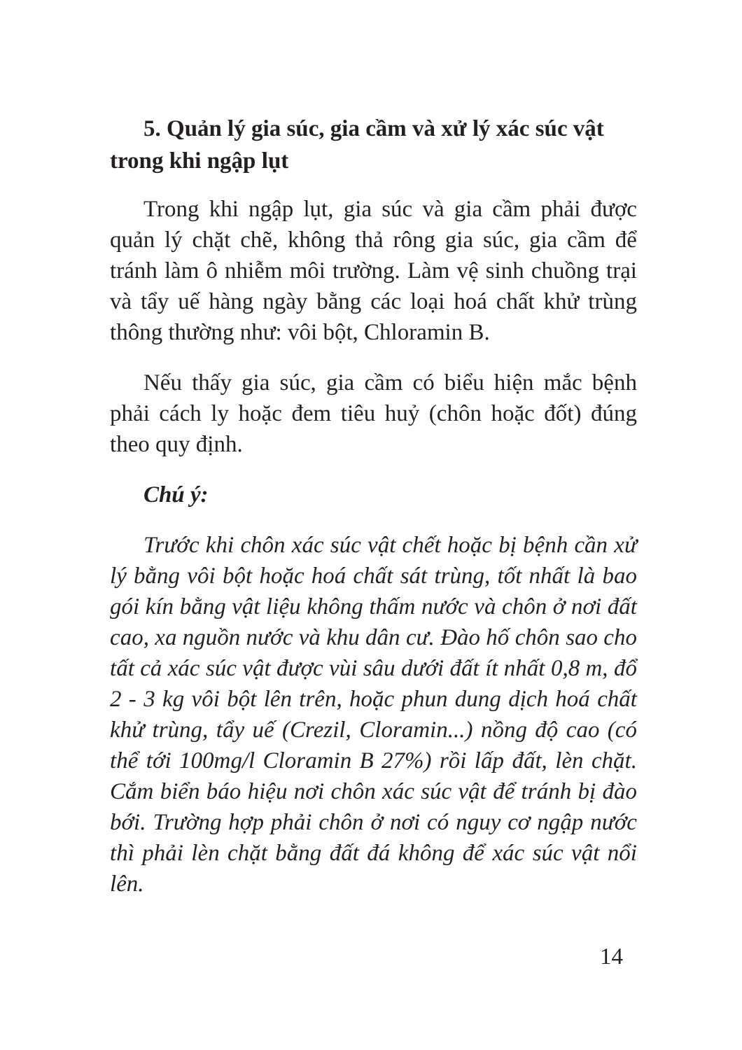5. Quản lý gia súc, gia cầm và xử lý xác súc vật trong khi ngập lụt
Trong khi ngập lụt, gia súc và gia cầm phải được quản lý chặt chẽ, không thả rông gia súc, gia cầm để tránh làm ô nhiễm môi trường. Làm vệ sinh chuồng trại và tẩy uế hàng ngày bằng các loại hoá chất khử trùng thông thường như: vôi bột, Chloramin B.
Nếu thấy gia súc, gia cầm có biểu hiện mắc bệnh phải cách ly hoặc đem tiêu huỷ (chôn hoặc đốt) đúng theo quy định.
Chú ý:
Trước khi chôn xác súc vật chết hoặc bị bệnh cần xử lý bằng vôi bột hoặc hoá chất sát trùng, tốt nhất là bao gói kín bằng vật liệu không thấm nước và chôn ở nơi đất cao, xa nguồn nước và khu dân cư. Đào hố chôn sao cho tất cả xác súc vật được vùi sâu dưới đất ít nhất 0,8 m, đổ 2 - 3 kg vôi bột lên trên, hoặc phun dung dịch hoá chất khử trùng, tẩy uế (Crezil, Cloramin...) nồng độ cao (có thể tới 100mg/l Cloramin B 27%) rồi lấp đất, lèn chặt. Cắm biển báo hiệu nơi chôn xác súc vật để tránh bị đào bới. Trường hợp phải chôn ở nơi có nguy cơ ngập nước thì phải lèn chặt bằng đất đá không để xác súc vật nổi lên.
14